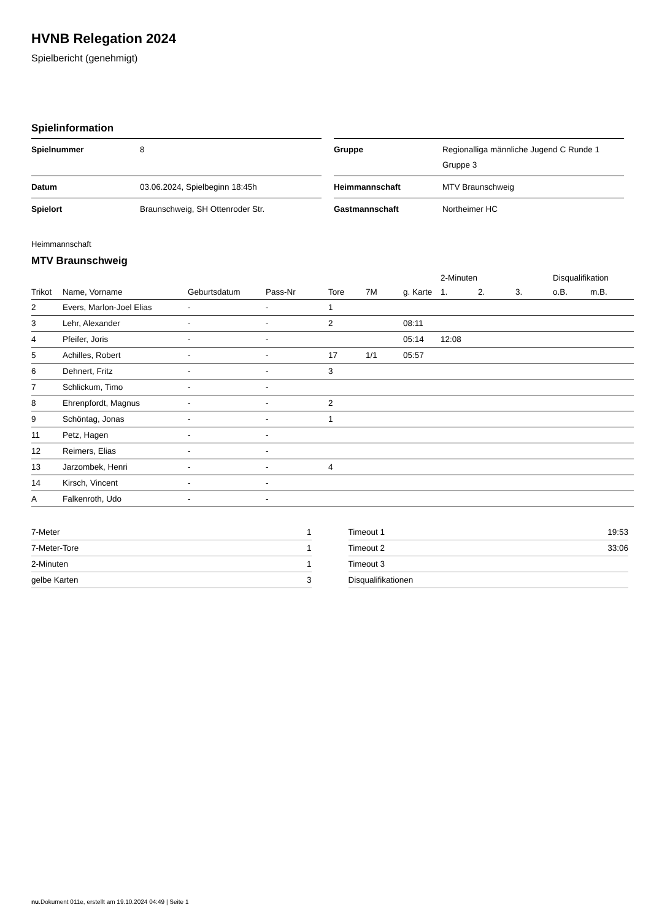HVNB Relegation 2024
Spielbericht (genehmigt)
Spielinformation
| Spielnummer | 8 |
| Datum | 03.06.2024, Spielbeginn 18:45h |
| Spielort | Braunschweig, SH Ottenroder Str. |
| Gruppe | Regionalliga männliche Jugend C Runde 1 Gruppe 3 |
| Heimmannschaft | MTV Braunschweig |
| Gastmannschaft | Northeimer HC |
Heimmannschaft
MTV Braunschweig
| | | | | | | | 2-Minuten | | | Disqualifikation | |
| --- | --- | --- | --- | --- | --- | --- | --- | --- | --- | --- | --- |
| Trikot | Name, Vorname | Geburtsdatum | Pass-Nr | Tore | 7M | g. Karte | 1. | 2. | 3. | o.B. | m.B. |
| 2 | Evers, Marlon-Joel Elias | - | - | 1 | | | | | | | |
| 3 | Lehr, Alexander | - | - | 2 | | 08:11 | | | | | |
| 4 | Pfeifer, Joris | - | - | | | 05:14 | 12:08 | | | | |
| 5 | Achilles, Robert | - | - | 17 | 1/1 | 05:57 | | | | | |
| 6 | Dehnert, Fritz | - | - | 3 | | | | | | | |
| 7 | Schlickum, Timo | - | - | | | | | | | | |
| 8 | Ehrenpfordt, Magnus | - | - | 2 | | | | | | | |
| 9 | Schöntag, Jonas | - | - | 1 | | | | | | | |
| 11 | Petz, Hagen | - | - | | | | | | | | |
| 12 | Reimers, Elias | - | - | | | | | | | | |
| 13 | Jarzombek, Henri | - | - | 4 | | | | | | | |
| 14 | Kirsch, Vincent | - | - | | | | | | | | |
| A | Falkenroth, Udo | - | - | | | | | | | | |
| 7-Meter | 1 |
| 7-Meter-Tore | 1 |
| 2-Minuten | 1 |
| gelbe Karten | 3 |
| Timeout 1 | 19:53 |
| Timeout 2 | 33:06 |
| Timeout 3 | |
| Disqualifikationen | |
nu.Dokument 011e, erstellt am 19.10.2024 04:49 | Seite 1